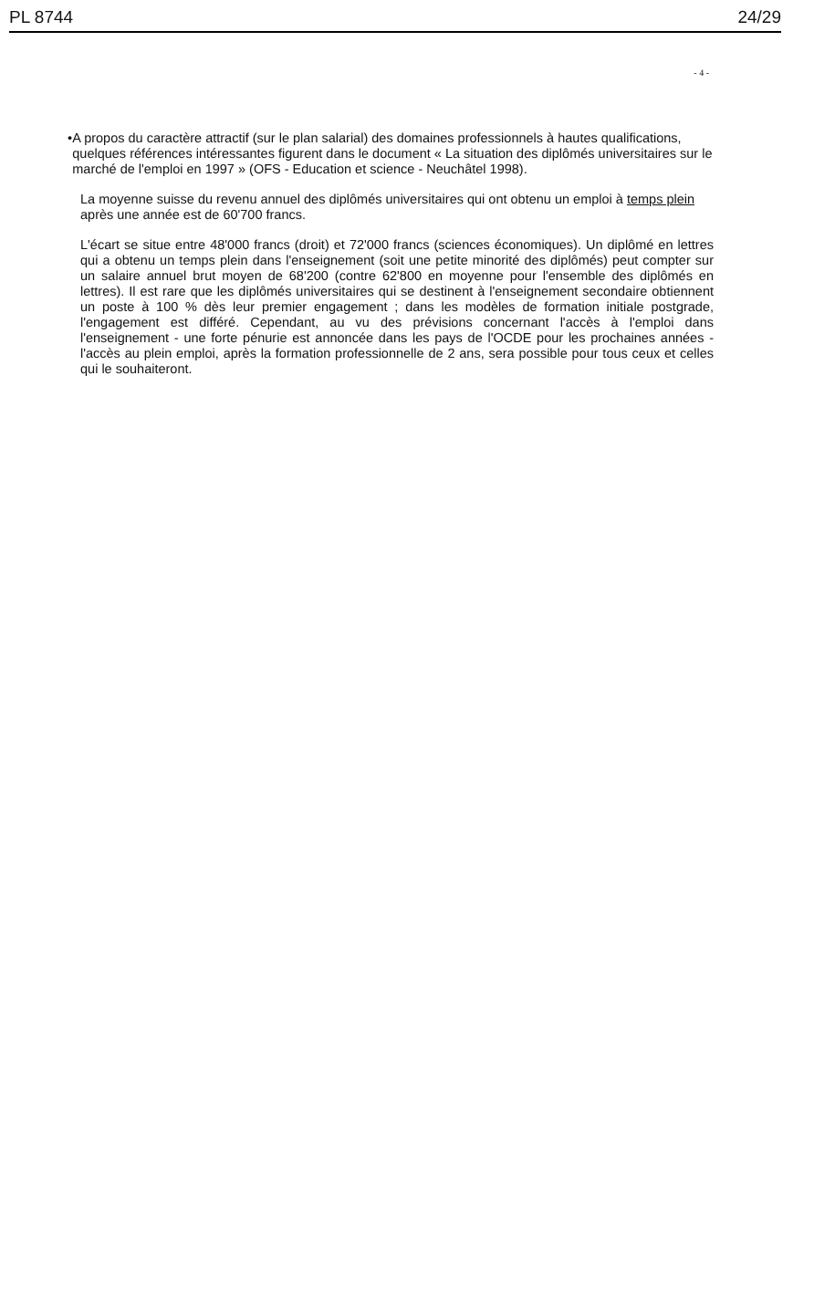PL 8744 24/29
- 4 -
• A propos du caractère attractif (sur le plan salarial) des domaines professionnels à hautes qualifications, quelques références intéressantes figurent dans le document « La situation des diplômés universitaires sur le marché de l'emploi en 1997 » (OFS - Education et science - Neuchâtel 1998).
La moyenne suisse du revenu annuel des diplômés universitaires qui ont obtenu un emploi à temps plein après une année est de 60'700 francs.
L'écart se situe entre 48'000 francs (droit) et 72'000 francs (sciences économiques). Un diplômé en lettres qui a obtenu un temps plein dans l'enseignement (soit une petite minorité des diplômés) peut compter sur un salaire annuel brut moyen de 68'200 (contre 62'800 en moyenne pour l'ensemble des diplômés en lettres). Il est rare que les diplômés universitaires qui se destinent à l'enseignement secondaire obtiennent un poste à 100 % dès leur premier engagement ; dans les modèles de formation initiale postgrade, l'engagement est différé. Cependant, au vu des prévisions concernant l'accès à l'emploi dans l'enseignement - une forte pénurie est annoncée dans les pays de l'OCDE pour les prochaines années - l'accès au plein emploi, après la formation professionnelle de 2 ans, sera possible pour tous ceux et celles qui le souhaiteront.